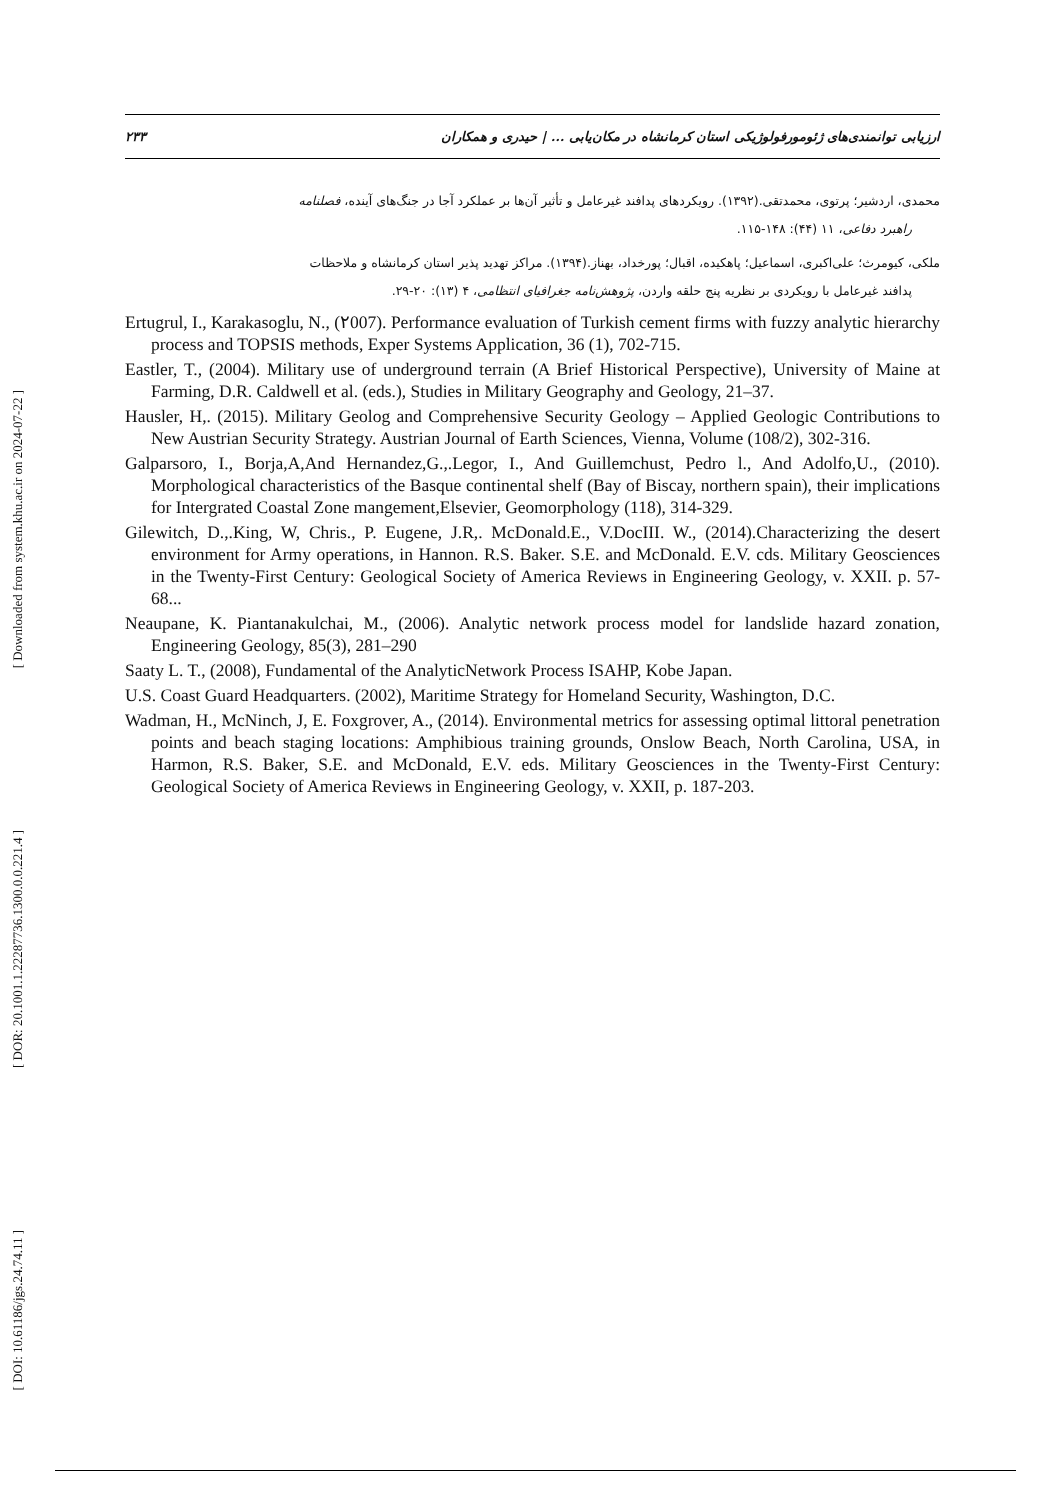[ Downloaded from system.khu.ac.ir on 2024-07-22 ]
[ DOR: 20.1001.1.22287736.1300.0.0.221.4 ]
[ DOI: 10.61186/jgs.24.74.11 ]
۲۳۳ ارزیابی توانمندی‌های ژئومورفولوژیکی استان کرمانشاه در مکان‌یابی ... | حیدری و همکاران
محمدی، اردشیر؛ پرتوی، محمدتقی.(۱۳۹۲). رویکردهای پدافند غیرعامل و تأثیر آن‌ها بر عملکرد آجا در جنگ‌های آینده، فصلنامه
راهبرد دفاعی، ۱۱ (۴۴): ۱۴۸-۱۱۵.
ملکی، کیومرث؛ علی‌اکبری، اسماعیل؛ پاهکیده، اقبال؛ پورخداد، بهناز.(۱۳۹۴). مراکز تهدید پذیر استان کرمانشاه و ملاحظات
پدافند غیرعامل با رویکردی بر نظریه پنج حلقه واردن، پژوهش‌نامه جغرافیای انتظامی، ۴ (۱۳): ۲۰-۲۹.
Ertugrul, I., Karakasoglu, N., (۲007). Performance evaluation of Turkish cement firms with fuzzy analytic hierarchy process and TOPSIS methods, Exper Systems Application, 36 (1), 702-715.
Eastler, T., (2004). Military use of underground terrain (A Brief Historical Perspective), University of Maine at Farming, D.R. Caldwell et al. (eds.), Studies in Military Geography and Geology, 21–37.
Hausler, H,. (2015). Military Geolog and Comprehensive Security Geology – Applied Geologic Contributions to New Austrian Security Strategy. Austrian Journal of Earth Sciences, Vienna, Volume (108/2), 302-316.
Galparsoro, I., Borja,A,And Hernandez,G.,.Legor, I., And Guillemchust, Pedro l., And Adolfo,U., (2010). Morphological characteristics of the Basque continental shelf (Bay of Biscay, northern spain), their implications for Intergrated Coastal Zone mangement,Elsevier, Geomorphology (118), 314-329.
Gilewitch, D.,.King, W, Chris., P. Eugene, J.R,. McDonald.E., V.DocIII. W., (2014).Characterizing the desert environment for Army operations, in Hannon. R.S. Baker. S.E. and McDonald. E.V. cds. Military Geosciences in the Twenty-First Century: Geological Society of America Reviews in Engineering Geology, v. XXII. p. 57-68...
Neaupane, K. Piantanakulchai, M., (2006). Analytic network process model for landslide hazard zonation, Engineering Geology, 85(3), 281–290
Saaty L. T., (2008), Fundamental of the AnalyticNetwork Process ISAHP, Kobe Japan.
U.S. Coast Guard Headquarters. (2002), Maritime Strategy for Homeland Security, Washington, D.C.
Wadman, H., McNinch, J, E. Foxgrover, A., (2014). Environmental metrics for assessing optimal littoral penetration points and beach staging locations: Amphibious training grounds, Onslow Beach, North Carolina, USA, in Harmon, R.S. Baker, S.E. and McDonald, E.V. eds. Military Geosciences in the Twenty-First Century: Geological Society of America Reviews in Engineering Geology, v. XXII, p. 187-203.